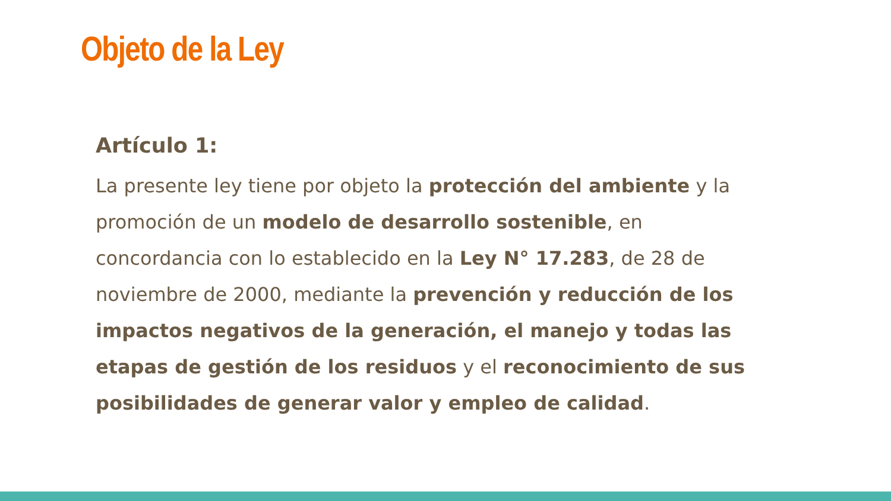Objeto de la Ley
Artículo 1:
La presente ley tiene por objeto la protección del ambiente y la promoción de un modelo de desarrollo sostenible, en concordancia con lo establecido en la Ley N° 17.283, de 28 de noviembre de 2000, mediante la prevención y reducción de los impactos negativos de la generación, el manejo y todas las etapas de gestión de los residuos y el reconocimiento de sus posibilidades de generar valor y empleo de calidad.